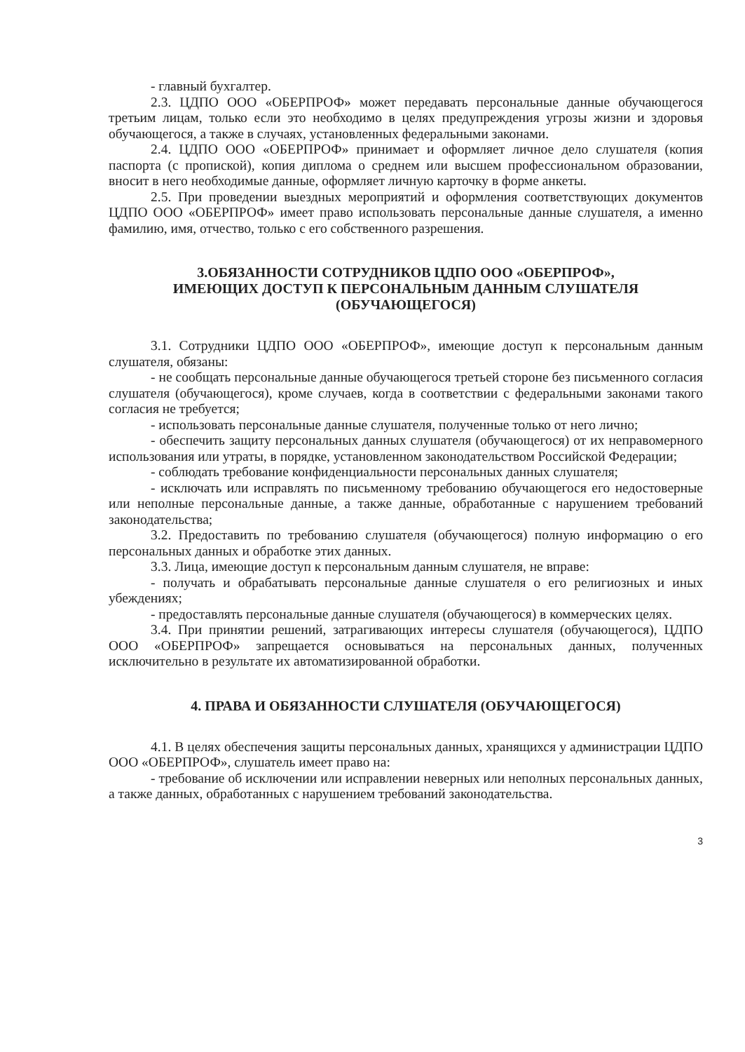- главный бухгалтер.
2.3. ЦДПО ООО «ОБЕРПРОФ» может передавать персональные данные обучающегося третьим лицам, только если это необходимо в целях предупреждения угрозы жизни и здоровья обучающегося, а также в случаях, установленных федеральными законами.
2.4. ЦДПО ООО «ОБЕРПРОФ» принимает и оформляет личное дело слушателя (копия паспорта (с пропиской), копия диплома о среднем или высшем профессиональном образовании, вносит в него необходимые данные, оформляет личную карточку в форме анкеты.
2.5. При проведении выездных мероприятий и оформления соответствующих документов ЦДПО ООО «ОБЕРПРОФ» имеет право использовать персональные данные слушателя, а именно фамилию, имя, отчество, только с его собственного разрешения.
3.ОБЯЗАННОСТИ СОТРУДНИКОВ ЦДПО ООО «ОБЕРПРОФ»,
ИМЕЮЩИХ ДОСТУП К ПЕРСОНАЛЬНЫМ ДАННЫМ СЛУШАТЕЛЯ
(ОБУЧАЮЩЕГОСЯ)
3.1. Сотрудники ЦДПО ООО «ОБЕРПРОФ», имеющие доступ к персональным данным слушателя, обязаны:
- не сообщать персональные данные обучающегося третьей стороне без письменного согласия слушателя (обучающегося), кроме случаев, когда в соответствии с федеральными законами такого согласия не требуется;
- использовать персональные данные слушателя, полученные только от него лично;
- обеспечить защиту персональных данных слушателя (обучающегося) от их неправомерного использования или утраты, в порядке, установленном законодательством Российской Федерации;
- соблюдать требование конфиденциальности персональных данных слушателя;
- исключать или исправлять по письменному требованию обучающегося его недостоверные или неполные персональные данные, а также данные, обработанные с нарушением требований законодательства;
3.2. Предоставить по требованию слушателя (обучающегося) полную информацию о его персональных данных и обработке этих данных.
3.3. Лица, имеющие доступ к персональным данным слушателя, не вправе:
- получать и обрабатывать персональные данные слушателя о его религиозных и иных убеждениях;
- предоставлять персональные данные слушателя (обучающегося) в коммерческих целях.
3.4. При принятии решений, затрагивающих интересы слушателя (обучающегося), ЦДПО ООО «ОБЕРПРОФ» запрещается основываться на персональных данных, полученных исключительно в результате их автоматизированной обработки.
4. ПРАВА И ОБЯЗАННОСТИ СЛУШАТЕЛЯ (ОБУЧАЮЩЕГОСЯ)
4.1. В целях обеспечения защиты персональных данных, хранящихся у администрации ЦДПО ООО «ОБЕРПРОФ», слушатель имеет право на:
- требование об исключении или исправлении неверных или неполных персональных данных, а также данных, обработанных с нарушением требований законодательства.
3